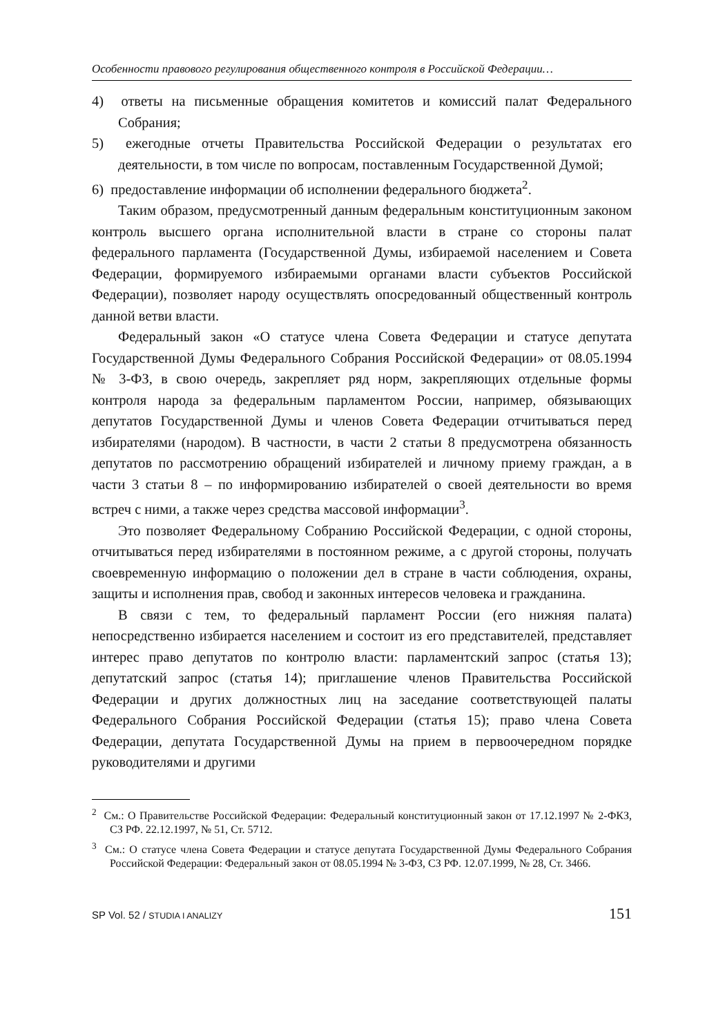Особенности правового регулирования общественного контроля в Российской Федерации…
4) ответы на письменные обращения комитетов и комиссий палат Федерального Собрания;
5) ежегодные отчеты Правительства Российской Федерации о результатах его деятельности, в том числе по вопросам, поставленным Государственной Думой;
6) предоставление информации об исполнении федерального бюджета<sup>2</sup>.
Таким образом, предусмотренный данным федеральным конституционным законом контроль высшего органа исполнительной власти в стране со стороны палат федерального парламента (Государственной Думы, избираемой населением и Совета Федерации, формируемого избираемыми органами власти субъектов Российской Федерации), позволяет народу осуществлять опосредованный общественный контроль данной ветви власти.
Федеральный закон «О статусе члена Совета Федерации и статусе депутата Государственной Думы Федерального Собрания Российской Федерации» от 08.05.1994 № 3-ФЗ, в свою очередь, закрепляет ряд норм, закрепляющих отдельные формы контроля народа за федеральным парламентом России, например, обязывающих депутатов Государственной Думы и членов Совета Федерации отчитываться перед избирателями (народом). В частности, в части 2 статьи 8 предусмотрена обязанность депутатов по рассмотрению обращений избирателей и личному приему граждан, а в части 3 статьи 8 – по информированию избирателей о своей деятельности во время встреч с ними, а также через средства массовой информации<sup>3</sup>.
Это позволяет Федеральному Собранию Российской Федерации, с одной стороны, отчитываться перед избирателями в постоянном режиме, а с другой стороны, получать своевременную информацию о положении дел в стране в части соблюдения, охраны, защиты и исполнения прав, свобод и законных интересов человека и гражданина.
В связи с тем, то федеральный парламент России (его нижняя палата) непосредственно избирается населением и состоит из его представителей, представляет интерес право депутатов по контролю власти: парламентский запрос (статья 13); депутатский запрос (статья 14); приглашение членов Правительства Российской Федерации и других должностных лиц на заседание соответствующей палаты Федерального Собрания Российской Федерации (статья 15); право члена Совета Федерации, депутата Государственной Думы на прием в первоочередном порядке руководителями и другими
<sup>2</sup> См.: О Правительстве Российской Федерации: Федеральный конституционный закон от 17.12.1997 № 2-ФКЗ, СЗ РФ. 22.12.1997, № 51, Ст. 5712.
<sup>3</sup> См.: О статусе члена Совета Федерации и статусе депутата Государственной Думы Федерального Собрания Российской Федерации: Федеральный закон от 08.05.1994 № 3-ФЗ, СЗ РФ. 12.07.1999, № 28, Ст. 3466.
SP Vol. 52 / STUDIA I ANALIZY 151